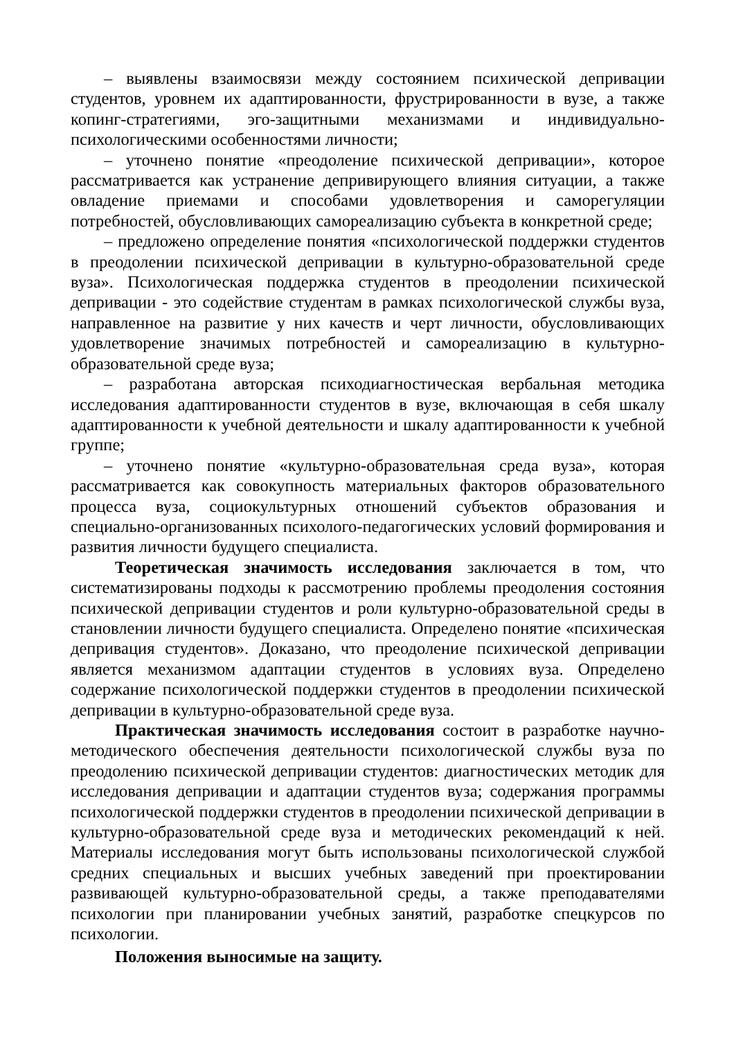– выявлены взаимосвязи между состоянием психической депривации студентов, уровнем их адаптированности, фрустрированности в вузе, а также копинг-стратегиями, эго-защитными механизмами и индивидуально-психологическими особенностями личности;
– уточнено понятие «преодоление психической депривации», которое рассматривается как устранение депривирующего влияния ситуации, а также овладение приемами и способами удовлетворения и саморегуляции потребностей, обусловливающих самореализацию субъекта в конкретной среде;
– предложено определение понятия «психологической поддержки студентов в преодолении психической депривации в культурно-образовательной среде вуза». Психологическая поддержка студентов в преодолении психической депривации - это содействие студентам в рамках психологической службы вуза, направленное на развитие у них качеств и черт личности, обусловливающих удовлетворение значимых потребностей и самореализацию в культурно-образовательной среде вуза;
– разработана авторская психодиагностическая вербальная методика исследования адаптированности студентов в вузе, включающая в себя шкалу адаптированности к учебной деятельности и шкалу адаптированности к учебной группе;
– уточнено понятие «культурно-образовательная среда вуза», которая рассматривается как совокупность материальных факторов образовательного процесса вуза, социокультурных отношений субъектов образования и специально-организованных психолого-педагогических условий формирования и развития личности будущего специалиста.
Теоретическая значимость исследования заключается в том, что систематизированы подходы к рассмотрению проблемы преодоления состояния психической депривации студентов и роли культурно-образовательной среды в становлении личности будущего специалиста. Определено понятие «психическая депривация студентов». Доказано, что преодоление психической депривации является механизмом адаптации студентов в условиях вуза. Определено содержание психологической поддержки студентов в преодолении психической депривации в культурно-образовательной среде вуза.
Практическая значимость исследования состоит в разработке научно-методического обеспечения деятельности психологической службы вуза по преодолению психической депривации студентов: диагностических методик для исследования депривации и адаптации студентов вуза; содержания программы психологической поддержки студентов в преодолении психической депривации в культурно-образовательной среде вуза и методических рекомендаций к ней. Материалы исследования могут быть использованы психологической службой средних специальных и высших учебных заведений при проектировании развивающей культурно-образовательной среды, а также преподавателями психологии при планировании учебных занятий, разработке спецкурсов по психологии.
Положения выносимые на защиту.